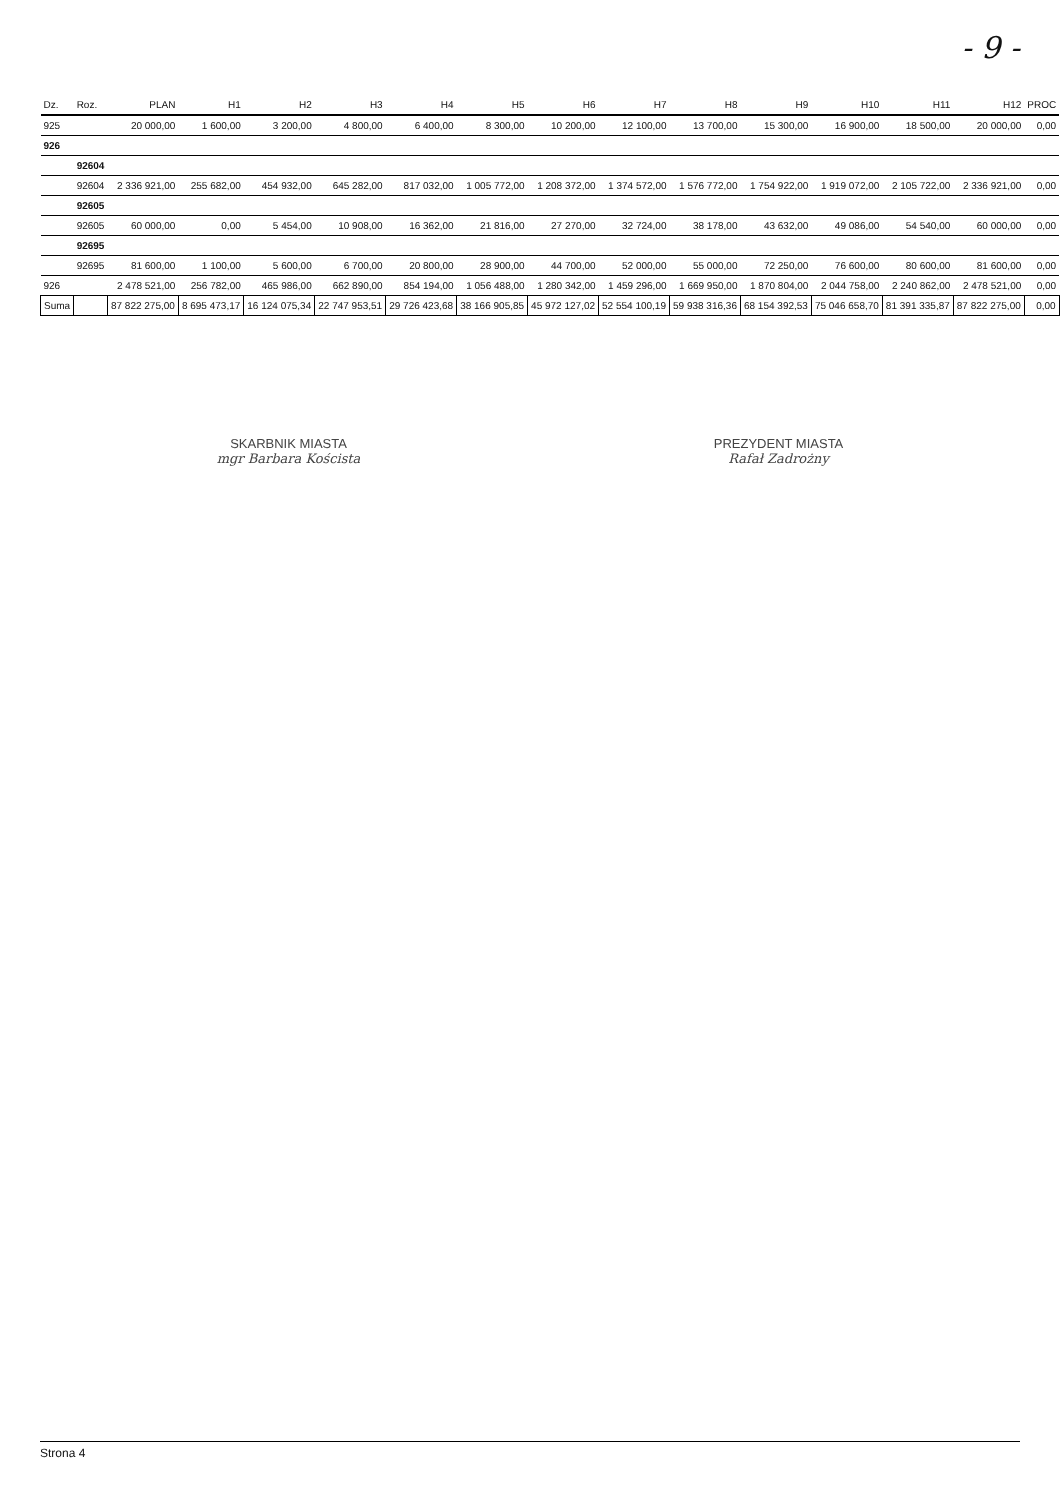- 9 -
| Dz. | Roz. | PLAN | H1 | H2 | H3 | H4 | H5 | H6 | H7 | H8 | H9 | H10 | H11 | H12 | PROC |
| --- | --- | --- | --- | --- | --- | --- | --- | --- | --- | --- | --- | --- | --- | --- | --- |
| 925 | | 20 000,00 | 1 600,00 | 3 200,00 | 4 800,00 | 6 400,00 | 8 300,00 | 10 200,00 | 12 100,00 | 13 700,00 | 15 300,00 | 16 900,00 | 18 500,00 | 20 000,00 | 0,00 |
| 926 | | | | | | | | | | | | | | | |
| | 92604 | | | | | | | | | | | | | | |
| | 92604 | 2 336 921,00 | 255 682,00 | 454 932,00 | 645 282,00 | 817 032,00 | 1 005 772,00 | 1 208 372,00 | 1 374 572,00 | 1 576 772,00 | 1 754 922,00 | 1 919 072,00 | 2 105 722,00 | 2 336 921,00 | 0,00 |
| | 92605 | | | | | | | | | | | | | | |
| | 92605 | 60 000,00 | 0,00 | 5 454,00 | 10 908,00 | 16 362,00 | 21 816,00 | 27 270,00 | 32 724,00 | 38 178,00 | 43 632,00 | 49 086,00 | 54 540,00 | 60 000,00 | 0,00 |
| | 92695 | | | | | | | | | | | | | | |
| | 92695 | 81 600,00 | 1 100,00 | 5 600,00 | 6 700,00 | 20 800,00 | 28 900,00 | 44 700,00 | 52 000,00 | 55 000,00 | 72 250,00 | 76 600,00 | 80 600,00 | 81 600,00 | 0,00 |
| 926 | | 2 478 521,00 | 256 782,00 | 465 986,00 | 662 890,00 | 854 194,00 | 1 056 488,00 | 1 280 342,00 | 1 459 296,00 | 1 669 950,00 | 1 870 804,00 | 2 044 758,00 | 2 240 862,00 | 2 478 521,00 | 0,00 |
| Suma | | 87 822 275,00 | 8 695 473,17 | 16 124 075,34 | 22 747 953,51 | 29 726 423,68 | 38 166 905,85 | 45 972 127,02 | 52 554 100,19 | 59 938 316,36 | 68 154 392,53 | 75 046 658,70 | 81 391 335,87 | 87 822 275,00 | 0,00 |
SKARBNIK MIASTA
mgr Barbara Koścista
PREZYDENT MIASTA
Rafał Zadrożny
Strona 4